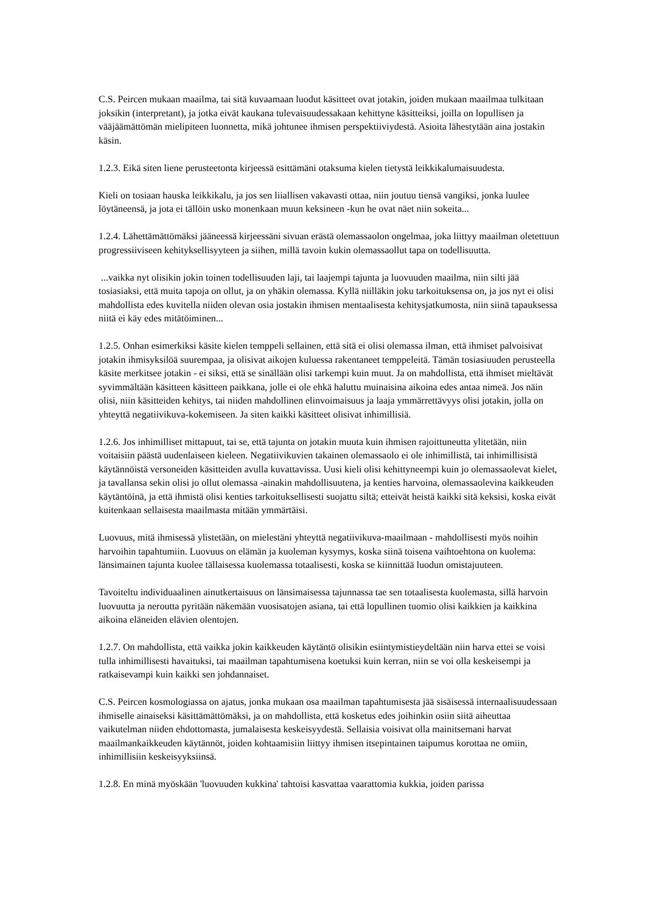C.S. Peircen mukaan maailma, tai sitä kuvaamaan luodut käsitteet ovat jotakin, joiden mukaan maailmaa tulkitaan joksikin (interpretant), ja jotka eivät kaukana tulevaisuudessakaan kehittyne käsitteiksi, joilla on lopullisen ja vääjäämättömän mielipiteen luonnetta, mikä johtunee ihmisen perspektiiviydestä. Asioita lähestytään aina jostakin käsin.
1.2.3. Eikä siten liene perusteetonta kirjeessä esittämäni otaksuma kielen tietystä leikkikalumaisuudesta.
Kieli on tosiaan hauska leikkikalu, ja jos sen liiallisen vakavasti ottaa, niin joutuu tiensä vangiksi, jonka luulee löytäneensä, ja jota ei tällöin usko monenkaan muun keksineen -kun he ovat näet niin sokeita...
1.2.4. Lähettämättömäksi jääneessä kirjeessäni sivuan erästä olemassaolon ongelmaa, joka liittyy maailman oletettuun progressiiviseen kehityksellisyyteen ja siihen, millä tavoin kukin olemassaollut tapa on todellisuutta.
...vaikka nyt olisikin jokin toinen todellisuuden laji, tai laajempi tajunta ja luovuuden maailma, niin silti jää tosiasiaksi, että muita tapoja on ollut, ja on yhäkin olemassa. Kyllä niilläkin joku tarkoituksensa on, ja jos nyt ei olisi mahdollista edes kuvitella niiden olevan osia jostakin ihmisen mentaalisesta kehitysjatkumosta, niin siinä tapauksessa niitä ei käy edes mitätöiminen...
1.2.5. Onhan esimerkiksi käsite kielen temppeli sellainen, että sitä ei olisi olemassa ilman, että ihmiset palvoisivat jotakin ihmisyksilöä suurempaa, ja olisivat aikojen kuluessa rakentaneet temppeleitä. Tämän tosiasiuuden perusteella käsite merkitsee jotakin - ei siksi, että se sinällään olisi tarkempi kuin muut. Ja on mahdollista, että ihmiset mieltävät syvimmältään käsitteen käsitteen paikkana, jolle ei ole ehkä haluttu muinaisina aikoina edes antaa nimeä. Jos näin olisi, niin käsitteiden kehitys, tai niiden mahdollinen elinvoimaisuus ja laaja ymmärrettävyys olisi jotakin, jolla on yhteyttä negatiivikuva-kokemiseen. Ja siten kaikki käsitteet olisivat inhimillisiä.
1.2.6. Jos inhimilliset mittapuut, tai se, että tajunta on jotakin muuta kuin ihmisen rajoittuneutta ylitetään, niin voitaisiin päästä uudenlaiseen kieleen. Negatiivikuvien takainen olemassaolo ei ole inhimillistä, tai inhimillisistä käytännöistä versoneiden käsitteiden avulla kuvattavissa. Uusi kieli olisi kehittyneempi kuin jo olemassaolevat kielet, ja tavallansa sekin olisi jo ollut olemassa -ainakin mahdollisuutena, ja kenties harvoina, olemassaolevina kaikkeuden käytäntöinä, ja että ihmistä olisi kenties tarkoituksellisesti suojattu siltä; etteivät heistä kaikki sitä keksisi, koska eivät kuitenkaan sellaisesta maailmasta mitään ymmärtäisi.
Luovuus, mitä ihmisessä ylistetään, on mielestäni yhteyttä negatiivikuva-maailmaan - mahdollisesti myös noihin harvoihin tapahtumiin. Luovuus on elämän ja kuoleman kysymys, koska siinä toisena vaihtoehtona on kuolema: länsimainen tajunta kuolee tällaisessa kuolemassa totaalisesti, koska se kiinnittää luodun omistajuuteen.
Tavoiteltu individuaalinen ainutkertaisuus on länsimaisessa tajunnassa tae sen totaalisesta kuolemasta, sillä harvoin luovuutta ja neroutta pyritään näkemään vuosisatojen asiana, tai että lopullinen tuomio olisi kaikkien ja kaikkina aikoina eläneiden elävien olentojen.
1.2.7. On mahdollista, että vaikka jokin kaikkeuden käytäntö olisikin esiintymistieydeltään niin harva ettei se voisi tulla inhimillisesti havaituksi, tai maailman tapahtumisena koetuksi kuin kerran, niin se voi olla keskeisempi ja ratkaisevampi kuin kaikki sen johdannaiset.
C.S. Peircen kosmologiassa on ajatus, jonka mukaan osa maailman tapahtumisesta jää sisäisessä internaalisuudessaan ihmiselle ainaiseksi käsittämättömäksi, ja on mahdollista, että kosketus edes joihinkin osiin siitä aiheuttaa vaikutelman niiden ehdottomasta, jumalaisesta keskeisyydestä. Sellaisia voisivat olla mainitsemani harvat maailmankaikkeuden käytännöt, joiden kohtaamisiin liittyy ihmisen itsepintainen taipumus korottaa ne omiin, inhimillisiin keskeisyyksiinsä.
1.2.8. En minä myöskään 'luovuuden kukkina' tahtoisi kasvattaa vaarattomia kukkia, joiden parissa